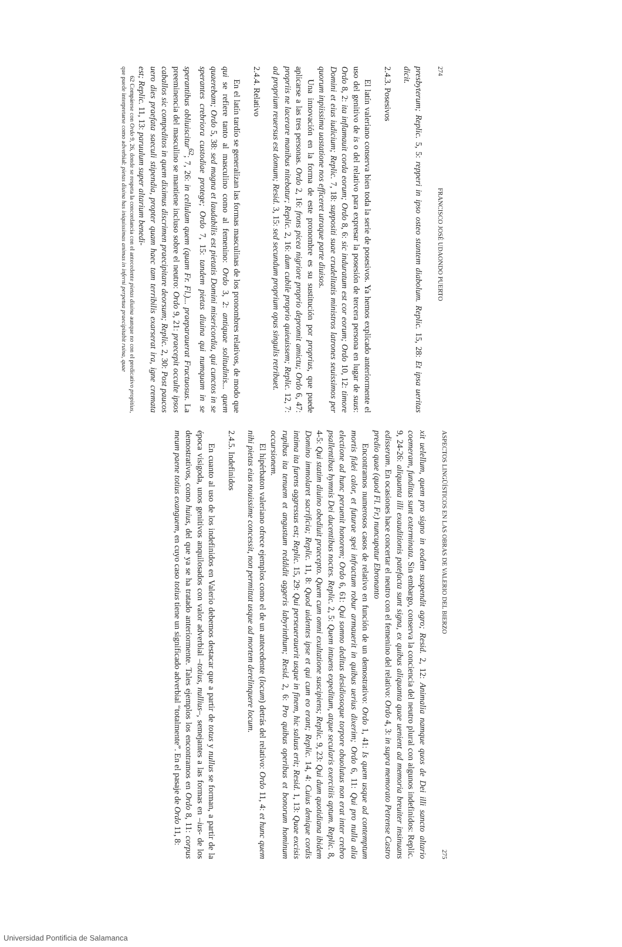274 FRANCISCO JOSÉ UDAONDO PUERTO
presbyterum; Replic. 5, 5: repperi in ipso osteo stantem diabolum. Replic. 15, 28: Et ipsa ueritas dicit.
2.4.3. Posesivos
El latín valeriano conserva bien toda la serie de posesivos. Ya hemos explicado anteriormente el uso del genitivo de is o del relativo para expresar la posesión de tercera persona en lugar de suus: Ordo 8, 2: ita inflamauit corda eorum; Ordo 8, 6: sic induratum est cor eorum; Ordo 10, 12: timore Domini et eius iudicium; Replic. 7, 18: suppositi suae crudelitatis ministros latrones seuissimos per quorum inpiissima uastatione nos efficeret utraque parte diuisos.
Una innovación en la forma de este pronombre es su sustitución por proprius, que puede aplicarse a las tres personas. Ordo 2, 16: frons picea nigriore proprio depromit amictu; Ordo 6, 47: propriis ne lacerare manibus nitebatur; Replic. 2, 16: dum cubile proprio quieuissem; Replic. 12, 7: ad proprium reuersus est domum; Resid. 3, 15: sed secundum proprium opus singulis retribuet.
2.4.4. Relativo
En el latín tardío se generalizan las formas masculinas de los pronombres relativos, de modo que qui se refiere tanto al masculino como al femenino: Ordo 3, 2: antiquae solitudinis... quem quaerebam; Ordo 5, 38: sed magna et laudabilis est pietatis Domini misericordia, qui cunctos in se sperantes crebriora custodiae protege; Ordo 7, 15: tandem pietas diuina qui numquam in se sperantibus obliuiscitur<sup>62</sup>; 7, 26: in cellulam quem (quam Fr. Fl.)... praeparauerat Fructuosus. La preeminencia del masculino se mantiene incluso sobre el neutro: Ordo 9, 21: praecepit occulte ipsos caballos sic compeditos in quem diximus discrimen praecipitare deorsum; Replic. 2, 30: Post paucos uero dies praefata saeculi stipendia, propter quam haec tam terribilis exarserat ira, igne cremata est; Replic. 11, 13: paruulum super altarium benedi-
62 Compárese con Ordo 9, 26, donde se respeta la concordancia con el antecedente pietas diuina aunque no con el predicativo propitius, que puede interpretarse como adverbial: pietas diuina has iniquissimas animas in inferni perpetua praecipitabit ruina, quae
ASPECTOS LINGÜÍSTICOS EN LAS OBRAS DE VALERIO DEL BIERZO 275
xit uelellum, quem pro signo in eodem suspendit agro; Resid. 2, 12: Animalia namque quos de Dei illi sancto altario coemeram, funditus sunt exterminata. Sin embargo, conserva la conciencia del neutro plural con algunos indefinidos: Replic. 9, 24-26: aliquanta illi exauditionis patefacta sunt signa, ex quibus aliquanta quae uenient ad memoria breuiter insinuans edisseram. En ocasiones hace concertar el neutro con el femenino del relativo: Ordo 4, 3: in supra memorato Petrense Castro predio quae (quod Fl. Fr.) nuncupatur Ebronanto
Encontramos numerosos casos de relativo en función de un demostrativo: Ordo 1, 41: Is quem usque ad contemptum mortis fidei calor, et futurae spei infractum robur armauerit in quibus uerius dixerim; Ordo 6, 11: Qui pro nulla alia electione ad hunc peruenit honorem; Ordo 6, 61: Qui somno deditus desidiosoque torpore obuolutus non erat inter crebro psallentibus hymnis Dei ducentibus noctes. Replic. 2, 5: Quem intuens expeditum, atque secularis exercitiis aptum. Replic. 8, 4-5: Qui statim diuino obediuit praecepto. Quem cum omni exultatione suscipiens; Replic. 9, 23: Qui dum quotidiana ibidem Domino immolaret sacrificia; Replic. 11, 8: Quod uidentes ipse et qui cum eo erant; Replic. 14, 4: Cuius denique cordis intima ita furens aggressus est; Replic. 15, 29: Qui perseuerauerit usque in finem, hic saluus erit; Resid. 1, 13: Quae excisis rupibus ita tenuem et angustum reddidit aggeris labyrinthum; Resid. 2, 6: Pro quibus operibus et bonorum hominum occursionem.
El hipérbaton valeriano ofrece ejemplos como el de un antecedente (locum) detrás del relativo: Ordo 11, 4: et hunc quem nihi pietas eius nouissime concessit, non permittat usque ad mortem derelinquere locum.
2.4.5. Indefinidos
En cuanto al uso de los indefinidos en Valerio debemos destacar que a partir de totus y nullus se forman, a partir de la época visigoda, unos genitivos anquilosados con valor adverbial –totius, nullius–, semejantes a las formas en –ius- de los demostrativos, como huius, del que ya se ha tratado anteriormente. Tales ejemplos los encontramos en Ordo 8, 11: corpus meum paene totius exanguem, en cuyo caso totius tiene un significado adverbial “totalmente”. En el pasaje de Ordo 11, 8:
Universidad Pontificia de Salamanca